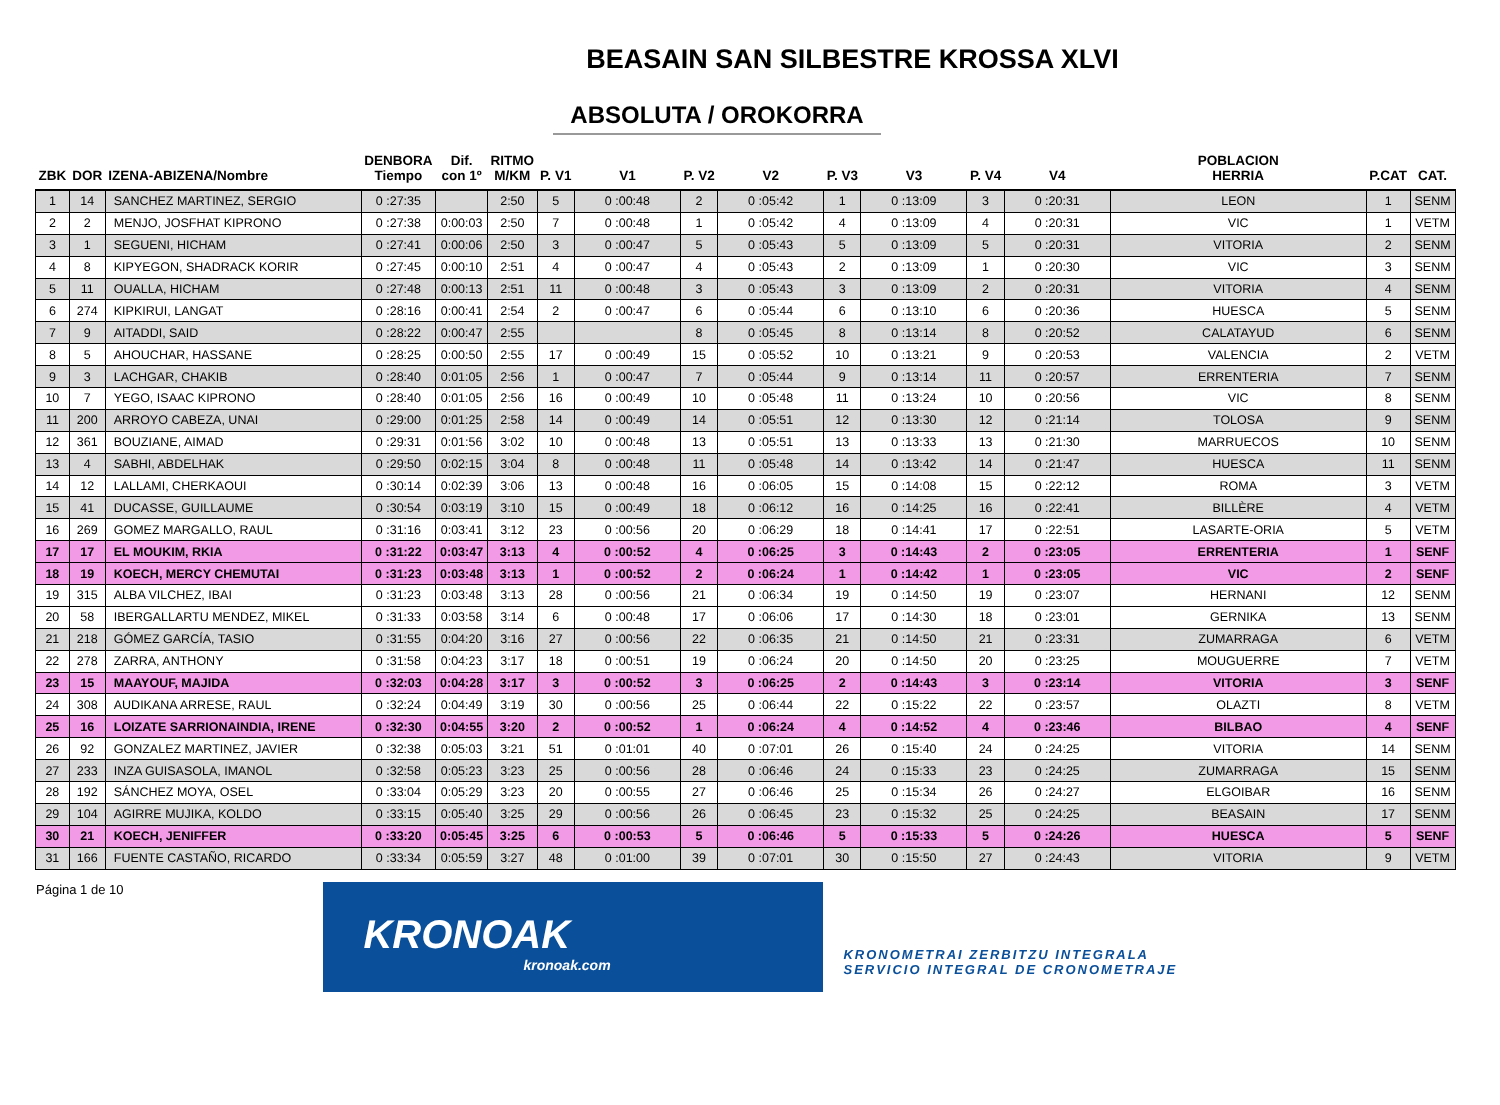BEASAIN SAN SILBESTRE KROSSA XLVI
ABSOLUTA / OROKORRA
| ZBK | DOR | IZENA-ABIZENA/Nombre | DENBORA Tiempo | Dif. con 1º | RITMO M/KM | P. V1 | V1 | P. V2 | V2 | P. V3 | V3 | P. V4 | V4 | POBLACION HERRIA | P.CAT | CAT. |
| --- | --- | --- | --- | --- | --- | --- | --- | --- | --- | --- | --- | --- | --- | --- | --- | --- |
| 1 | 14 | SANCHEZ MARTINEZ, SERGIO | 0 :27:35 | | 2:50 | 5 | 0 :00:48 | 2 | 0 :05:42 | 1 | 0 :13:09 | 3 | 0 :20:31 | LEON | 1 | SENM |
| 2 | 2 | MENJO, JOSFHAT KIPRONO | 0 :27:38 | 0:00:03 | 2:50 | 7 | 0 :00:48 | 1 | 0 :05:42 | 4 | 0 :13:09 | 4 | 0 :20:31 | VIC | 1 | VETM |
| 3 | 1 | SEGUENI, HICHAM | 0 :27:41 | 0:00:06 | 2:50 | 3 | 0 :00:47 | 5 | 0 :05:43 | 5 | 0 :13:09 | 5 | 0 :20:31 | VITORIA | 2 | SENM |
| 4 | 8 | KIPYEGON, SHADRACK KORIR | 0 :27:45 | 0:00:10 | 2:51 | 4 | 0 :00:47 | 4 | 0 :05:43 | 2 | 0 :13:09 | 1 | 0 :20:30 | VIC | 3 | SENM |
| 5 | 11 | OUALLA, HICHAM | 0 :27:48 | 0:00:13 | 2:51 | 11 | 0 :00:48 | 3 | 0 :05:43 | 3 | 0 :13:09 | 2 | 0 :20:31 | VITORIA | 4 | SENM |
| 6 | 274 | KIPKIRUI, LANGAT | 0 :28:16 | 0:00:41 | 2:54 | 2 | 0 :00:47 | 6 | 0 :05:44 | 6 | 0 :13:10 | 6 | 0 :20:36 | HUESCA | 5 | SENM |
| 7 | 9 | AITADDI, SAID | 0 :28:22 | 0:00:47 | 2:55 | | | 8 | 0 :05:45 | 8 | 0 :13:14 | 8 | 0 :20:52 | CALATAYUD | 6 | SENM |
| 8 | 5 | AHOUCHAR, HASSANE | 0 :28:25 | 0:00:50 | 2:55 | 17 | 0 :00:49 | 15 | 0 :05:52 | 10 | 0 :13:21 | 9 | 0 :20:53 | VALENCIA | 2 | VETM |
| 9 | 3 | LACHGAR, CHAKIB | 0 :28:40 | 0:01:05 | 2:56 | 1 | 0 :00:47 | 7 | 0 :05:44 | 9 | 0 :13:14 | 11 | 0 :20:57 | ERRENTERIA | 7 | SENM |
| 10 | 7 | YEGO, ISAAC KIPRONO | 0 :28:40 | 0:01:05 | 2:56 | 16 | 0 :00:49 | 10 | 0 :05:48 | 11 | 0 :13:24 | 10 | 0 :20:56 | VIC | 8 | SENM |
| 11 | 200 | ARROYO CABEZA, UNAI | 0 :29:00 | 0:01:25 | 2:58 | 14 | 0 :00:49 | 14 | 0 :05:51 | 12 | 0 :13:30 | 12 | 0 :21:14 | TOLOSA | 9 | SENM |
| 12 | 361 | BOUZIANE, AIMAD | 0 :29:31 | 0:01:56 | 3:02 | 10 | 0 :00:48 | 13 | 0 :05:51 | 13 | 0 :13:33 | 13 | 0 :21:30 | MARRUECOS | 10 | SENM |
| 13 | 4 | SABHI, ABDELHAK | 0 :29:50 | 0:02:15 | 3:04 | 8 | 0 :00:48 | 11 | 0 :05:48 | 14 | 0 :13:42 | 14 | 0 :21:47 | HUESCA | 11 | SENM |
| 14 | 12 | LALLAMI, CHERKAOUI | 0 :30:14 | 0:02:39 | 3:06 | 13 | 0 :00:48 | 16 | 0 :06:05 | 15 | 0 :14:08 | 15 | 0 :22:12 | ROMA | 3 | VETM |
| 15 | 41 | DUCASSE, GUILLAUME | 0 :30:54 | 0:03:19 | 3:10 | 15 | 0 :00:49 | 18 | 0 :06:12 | 16 | 0 :14:25 | 16 | 0 :22:41 | BILLÈRE | 4 | VETM |
| 16 | 269 | GOMEZ MARGALLO, RAUL | 0 :31:16 | 0:03:41 | 3:12 | 23 | 0 :00:56 | 20 | 0 :06:29 | 18 | 0 :14:41 | 17 | 0 :22:51 | LASARTE-ORIA | 5 | VETM |
| 17 | 17 | EL MOUKIM, RKIA | 0 :31:22 | 0:03:47 | 3:13 | 4 | 0 :00:52 | 4 | 0 :06:25 | 3 | 0 :14:43 | 2 | 0 :23:05 | ERRENTERIA | 1 | SENF |
| 18 | 19 | KOECH, MERCY CHEMUTAI | 0 :31:23 | 0:03:48 | 3:13 | 1 | 0 :00:52 | 2 | 0 :06:24 | 1 | 0 :14:42 | 1 | 0 :23:05 | VIC | 2 | SENF |
| 19 | 315 | ALBA VILCHEZ, IBAI | 0 :31:23 | 0:03:48 | 3:13 | 28 | 0 :00:56 | 21 | 0 :06:34 | 19 | 0 :14:50 | 19 | 0 :23:07 | HERNANI | 12 | SENM |
| 20 | 58 | IBERGALLARTU MENDEZ, MIKEL | 0 :31:33 | 0:03:58 | 3:14 | 6 | 0 :00:48 | 17 | 0 :06:06 | 17 | 0 :14:30 | 18 | 0 :23:01 | GERNIKA | 13 | SENM |
| 21 | 218 | GÓMEZ GARCÍA, TASIO | 0 :31:55 | 0:04:20 | 3:16 | 27 | 0 :00:56 | 22 | 0 :06:35 | 21 | 0 :14:50 | 21 | 0 :23:31 | ZUMARRAGA | 6 | VETM |
| 22 | 278 | ZARRA, ANTHONY | 0 :31:58 | 0:04:23 | 3:17 | 18 | 0 :00:51 | 19 | 0 :06:24 | 20 | 0 :14:50 | 20 | 0 :23:25 | MOUGUERRE | 7 | VETM |
| 23 | 15 | MAAYOUF, MAJIDA | 0 :32:03 | 0:04:28 | 3:17 | 3 | 0 :00:52 | 3 | 0 :06:25 | 2 | 0 :14:43 | 3 | 0 :23:14 | VITORIA | 3 | SENF |
| 24 | 308 | AUDIKANA ARRESE, RAUL | 0 :32:24 | 0:04:49 | 3:19 | 30 | 0 :00:56 | 25 | 0 :06:44 | 22 | 0 :15:22 | 22 | 0 :23:57 | OLAZTI | 8 | VETM |
| 25 | 16 | LOIZATE SARRIONAINDIA, IRENE | 0 :32:30 | 0:04:55 | 3:20 | 2 | 0 :00:52 | 1 | 0 :06:24 | 4 | 0 :14:52 | 4 | 0 :23:46 | BILBAO | 4 | SENF |
| 26 | 92 | GONZALEZ MARTINEZ, JAVIER | 0 :32:38 | 0:05:03 | 3:21 | 51 | 0 :01:01 | 40 | 0 :07:01 | 26 | 0 :15:40 | 24 | 0 :24:25 | VITORIA | 14 | SENM |
| 27 | 233 | INZA GUISASOLA, IMANOL | 0 :32:58 | 0:05:23 | 3:23 | 25 | 0 :00:56 | 28 | 0 :06:46 | 24 | 0 :15:33 | 23 | 0 :24:25 | ZUMARRAGA | 15 | SENM |
| 28 | 192 | SÁNCHEZ MOYA, OSEL | 0 :33:04 | 0:05:29 | 3:23 | 20 | 0 :00:55 | 27 | 0 :06:46 | 25 | 0 :15:34 | 26 | 0 :24:27 | ELGOIBAR | 16 | SENM |
| 29 | 104 | AGIRRE MUJIKA, KOLDO | 0 :33:15 | 0:05:40 | 3:25 | 29 | 0 :00:56 | 26 | 0 :06:45 | 23 | 0 :15:32 | 25 | 0 :24:25 | BEASAIN | 17 | SENM |
| 30 | 21 | KOECH, JENIFFER | 0 :33:20 | 0:05:45 | 3:25 | 6 | 0 :00:53 | 5 | 0 :06:46 | 5 | 0 :15:33 | 5 | 0 :24:26 | HUESCA | 5 | SENF |
| 31 | 166 | FUENTE CASTAÑO, RICARDO | 0 :33:34 | 0:05:59 | 3:27 | 48 | 0 :01:00 | 39 | 0 :07:01 | 30 | 0 :15:50 | 27 | 0 :24:43 | VITORIA | 9 | VETM |
Página 1 de 10
KRONOAK
kronoak.com
KRONOMETRAI ZERBITZU INTEGRALA
SERVICIO INTEGRAL DE CRONOMETRAJE